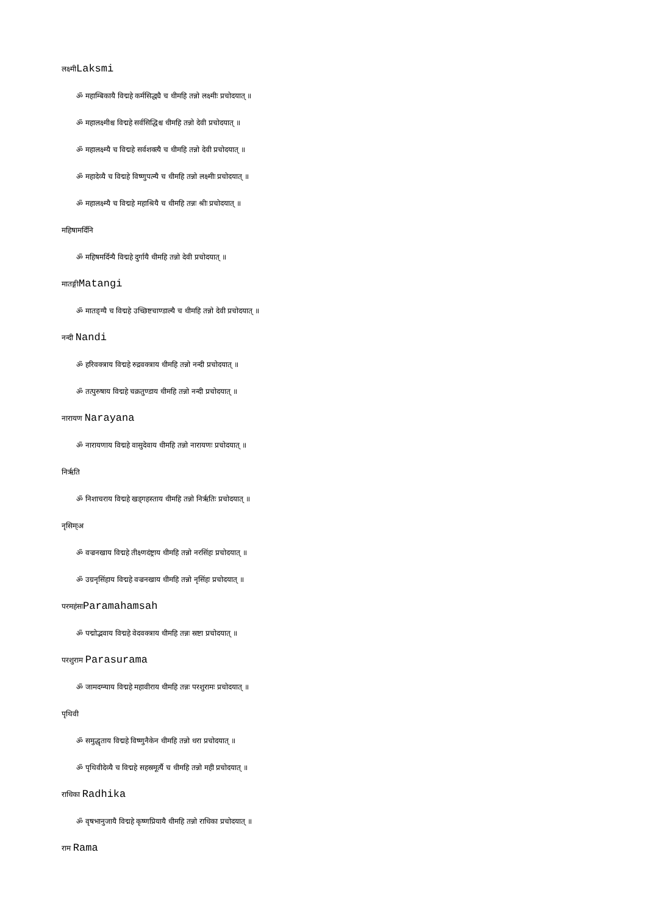लक्ष्मीLaksmi
ॐ महाम्बिकायै विद्महे कर्मसिद्ध्यै च धीमहि तन्नो लक्ष्मीः प्रचोदयात् ॥
ॐ महालक्ष्मीश्च विद्महे सर्वसिद्धिश्च धीमहि तन्नो देवी प्रचोदयात् ॥
ॐ महालक्ष्म्यै च विद्महे सर्वशक्त्यै च धीमहि तन्नो देवी प्रचोदयात् ॥
ॐ महादेव्यै च विद्महे विष्णुपत्न्यै च धीमहि तन्नो लक्ष्मीः प्रचोदयात् ॥
ॐ महालक्ष्म्यै च विद्महे महाश्रियै च धीमहि तन्नः श्रीः प्रचोदयात् ॥
महिषामर्दिनि
ॐ महिषमर्दिन्यै विद्महे दुर्गायै धीमहि तन्नो देवी प्रचोदयात् ॥
मातङ्गीMatangi
ॐ मातङ्ग्यै च विद्महे उच्छिष्टचाण्डाल्यै च धीमहि तन्नो देवी प्रचोदयात् ॥
नन्दी Nandi
ॐ हरिवक्त्राय विद्महे रुद्रवक्त्राय धीमहि तन्नो नन्दी प्रचोदयात् ॥
ॐ तत्पुरुषाय विद्महे चक्रतुण्डाय धीमहि तन्नो नन्दी प्रचोदयात् ॥
नारायण Narayana
ॐ नारायणाय विद्महे वासुदेवाय धीमहि तन्नो नारायणः प्रचोदयात् ॥
निरृति
ॐ निशाचराय विद्महे खड्गहस्ताय धीमहि तन्नो निरृतिः प्रचोदयात् ॥
नृसिम्ःअ
ॐ वज्रनखाय विद्महे तीक्ष्णदंष्ट्राय धीमहि तन्नो नरसिंहः प्रचोदयात् ॥
ॐ उग्रनृसिंहाय विद्महे वज्रनखाय धीमहि तन्नो नृसिंहः प्रचोदयात् ॥
परमहंसःParamahamsah
ॐ पद्मोद्भवाय विद्महे वेदवक्त्राय धीमहि तन्नः स्रष्टा प्रचोदयात् ॥
परशुराम Parasurama
ॐ जामदग्न्याय विद्महे महावीराय धीमहि तन्नः परशुरामः प्रचोदयात् ॥
पृथिवी
ॐ समुद्धृताय विद्महे विष्णुनैकेन धीमहि तन्नो धरा प्रचोदयात् ॥
ॐ पृथिवीदेव्यै च विद्महे सहस्रमूर्त्यै च धीमहि तन्नो मही प्रचोदयात् ॥
राधिका Radhika
ॐ वृषभानुजायै विद्महे कृष्णप्रियायै धीमहि तन्नो राधिका प्रचोदयात् ॥
राम Rama